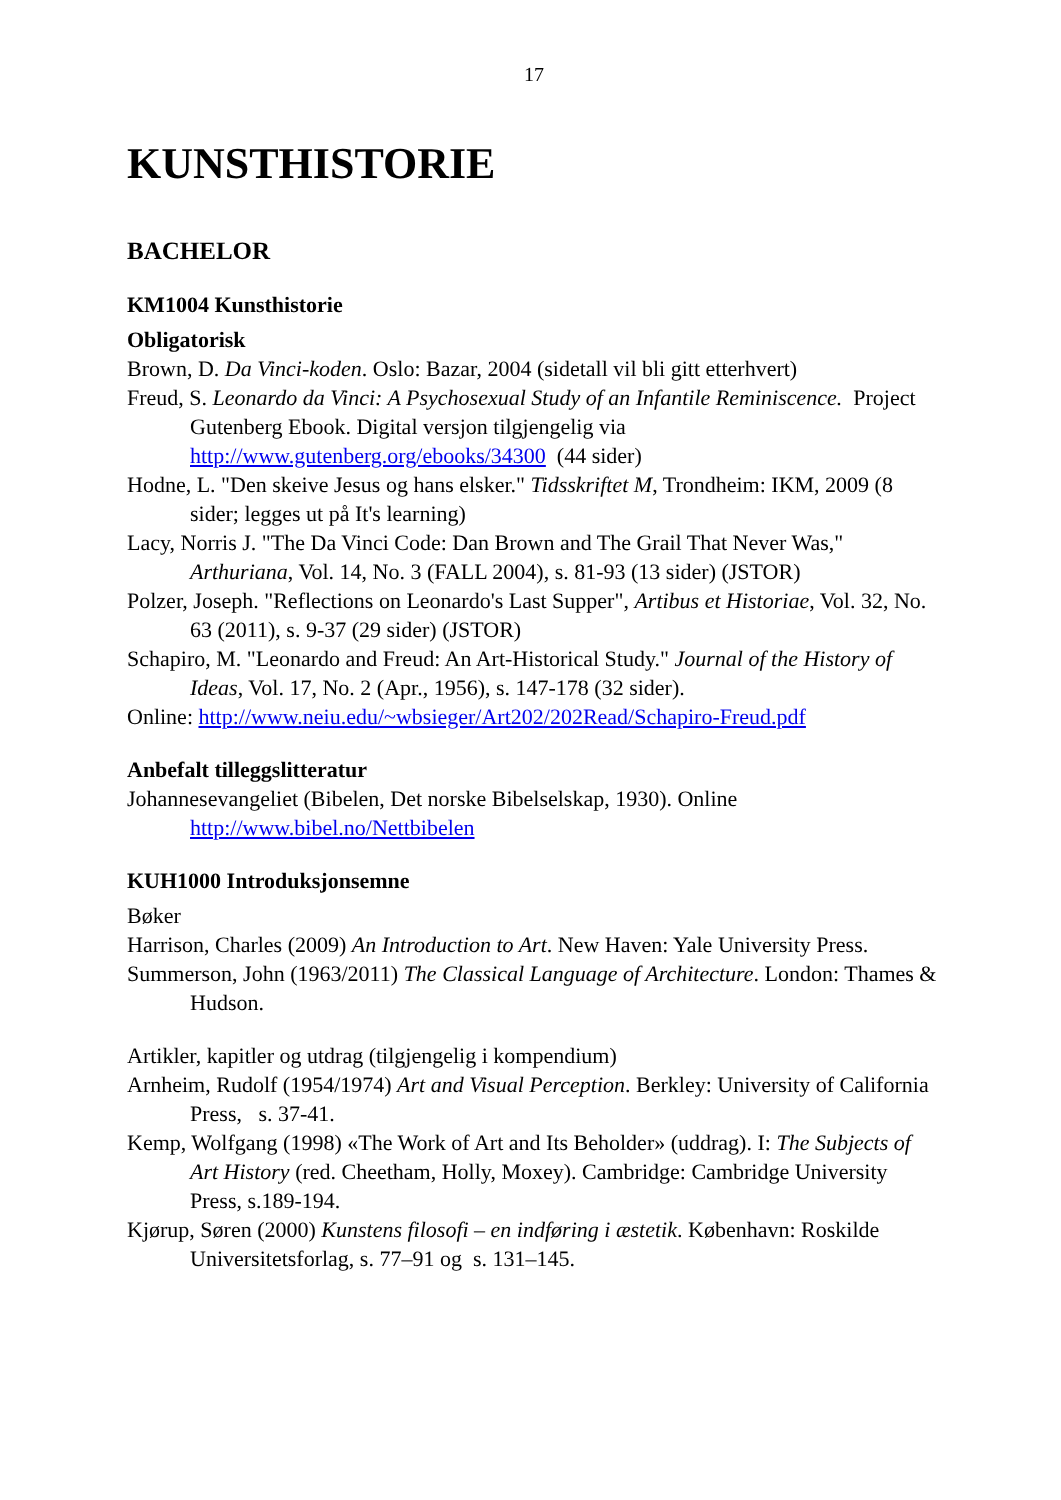17
KUNSTHISTORIE
BACHELOR
KM1004 Kunsthistorie
Obligatorisk
Brown, D. Da Vinci-koden. Oslo: Bazar, 2004 (sidetall vil bli gitt etterhvert)
Freud, S. Leonardo da Vinci: A Psychosexual Study of an Infantile Reminiscence. Project Gutenberg Ebook. Digital versjon tilgjengelig via http://www.gutenberg.org/ebooks/34300 (44 sider)
Hodne, L. "Den skeive Jesus og hans elsker." Tidsskriftet M, Trondheim: IKM, 2009 (8 sider; legges ut på It's learning)
Lacy, Norris J. "The Da Vinci Code: Dan Brown and The Grail That Never Was," Arthuriana, Vol. 14, No. 3 (FALL 2004), s. 81-93 (13 sider) (JSTOR)
Polzer, Joseph. "Reflections on Leonardo's Last Supper", Artibus et Historiae, Vol. 32, No. 63 (2011), s. 9-37 (29 sider) (JSTOR)
Schapiro, M. "Leonardo and Freud: An Art-Historical Study." Journal of the History of Ideas, Vol. 17, No. 2 (Apr., 1956), s. 147-178 (32 sider).
Online: http://www.neiu.edu/~wbsieger/Art202/202Read/Schapiro-Freud.pdf
Anbefalt tilleggslitteratur
Johannesevangeliet (Bibelen, Det norske Bibelselskap, 1930). Online http://www.bibel.no/Nettbibelen
KUH1000 Introduksjonsemne
Bøker
Harrison, Charles (2009) An Introduction to Art. New Haven: Yale University Press.
Summerson, John (1963/2011) The Classical Language of Architecture. London: Thames & Hudson.
Artikler, kapitler og utdrag (tilgjengelig i kompendium)
Arnheim, Rudolf (1954/1974) Art and Visual Perception. Berkley: University of California Press, s. 37-41.
Kemp, Wolfgang (1998) «The Work of Art and Its Beholder» (uddrag). I: The Subjects of Art History (red. Cheetham, Holly, Moxey). Cambridge: Cambridge University Press, s.189-194.
Kjørup, Søren (2000) Kunstens filosofi – en indføring i æstetik. København: Roskilde Universitetsforlag, s. 77–91 og s. 131–145.